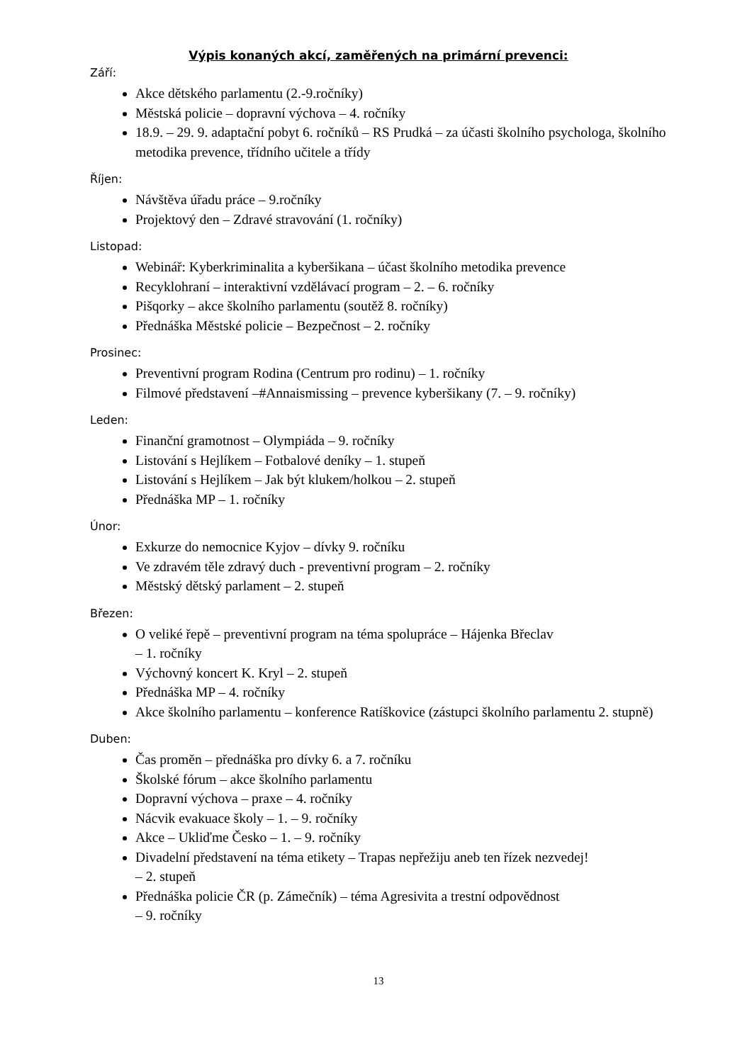Výpis konaných akcí, zaměřených na primární prevenci:
Září:
Akce dětského parlamentu (2.-9.ročníky)
Městská policie – dopravní výchova – 4. ročníky
18.9. – 29. 9. adaptační pobyt 6. ročníků – RS Prudká – za účasti školního psychologa, školního metodika prevence, třídního učitele a třídy
Říjen:
Návštěva úřadu práce – 9.ročníky
Projektový den – Zdravé stravování (1. ročníky)
Listopad:
Webinář: Kyberkriminalita a kyberšikana – účast školního metodika prevence
Recyklohraní – interaktivní vzdělávací program – 2. – 6. ročníky
Pišqorky – akce školního parlamentu (soutěž 8. ročníky)
Přednáška Městské policie – Bezpečnost – 2. ročníky
Prosinec:
Preventivní program Rodina (Centrum pro rodinu) – 1. ročníky
Filmové představení –#Annaismissing – prevence kyberšikany (7. – 9. ročníky)
Leden:
Finanční gramotnost – Olympiáda – 9. ročníky
Listování s Hejlíkem – Fotbalové deníky – 1. stupeň
Listování s Hejlíkem – Jak být klukem/holkou – 2. stupeň
Přednáška MP – 1. ročníky
Únor:
Exkurze do nemocnice Kyjov – dívky 9. ročníku
Ve zdravém těle zdravý duch - preventivní program – 2. ročníky
Městský dětský parlament – 2. stupeň
Březen:
O veliké řepě – preventivní program na téma spolupráce – Hájenka Břeclav
– 1. ročníky
Výchovný koncert K. Kryl – 2. stupeň
Přednáška MP – 4. ročníky
Akce školního parlamentu – konference Ratíškovice (zástupci školního parlamentu 2. stupně)
Duben:
Čas proměn – přednáška pro dívky 6. a 7. ročníku
Školské fórum – akce školního parlamentu
Dopravní výchova – praxe – 4. ročníky
Nácvik evakuace školy – 1. – 9. ročníky
Akce – Ukliďme Česko – 1. – 9. ročníky
Divadelní představení na téma etikety – Trapas nepřežiju aneb ten řízek nezvedej!
– 2. stupeň
Přednáška policie ČR (p. Zámečník) – téma Agresivita a trestní odpovědnost
– 9. ročníky
13